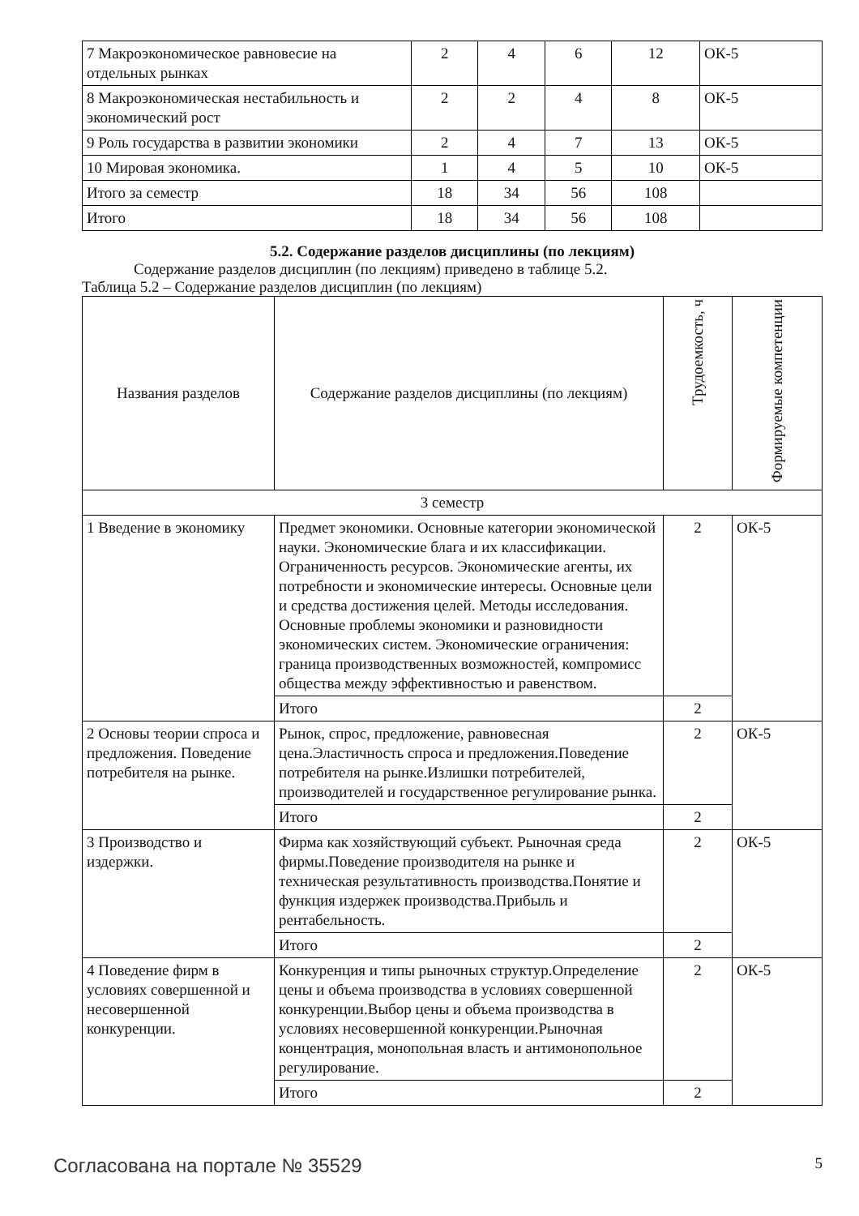| 7 Макроэкономическое равновесие на отдельных рынках | 2 | 4 | 6 | 12 | ОК-5 |
| 8 Макроэкономическая нестабильность и экономический рост | 2 | 2 | 4 | 8 | ОК-5 |
| 9 Роль государства в развитии экономики | 2 | 4 | 7 | 13 | ОК-5 |
| 10 Мировая экономика. | 1 | 4 | 5 | 10 | ОК-5 |
| Итого за семестр | 18 | 34 | 56 | 108 | |
| Итого | 18 | 34 | 56 | 108 | |
5.2. Содержание разделов дисциплины (по лекциям)
Содержание разделов дисциплин (по лекциям) приведено в таблице 5.2.
Таблица 5.2 – Содержание разделов дисциплин (по лекциям)
| Названия разделов | Содержание разделов дисциплины (по лекциям) | Трудоемкость, ч | Формируемые компетенции |
| --- | --- | --- | --- |
| 3 семестр | | | |
| 1 Введение в экономику | Предмет экономики. Основные категории экономической науки. Экономические блага и их классификации. Ограниченность ресурсов. Экономические агенты, их потребности и экономические интересы. Основные цели и средства достижения целей. Методы исследования. Основные проблемы экономики и разновидности экономических систем. Экономические ограничения: граница производственных возможностей, компромисс общества между эффективностью и равенством. | 2 | ОК-5 |
| | Итого | 2 | |
| 2 Основы теории спроса и предложения. Поведение потребителя на рынке. | Рынок, спрос, предложение, равновесная цена.Эластичность спроса и предложения.Поведение потребителя на рынке.Излишки потребителей, производителей и государственное регулирование рынка. | 2 | ОК-5 |
| | Итого | 2 | |
| 3 Производство и издержки. | Фирма как хозяйствующий субъект. Рыночная среда фирмы.Поведение производителя на рынке и техническая результативность производства.Понятие и функция издержек производства.Прибыль и рентабельность. | 2 | ОК-5 |
| | Итого | 2 | |
| 4 Поведение фирм в условиях совершенной и несовершенной конкуренции. | Конкуренция и типы рыночных структур.Определение цены и объема производства в условиях совершенной конкуренции.Выбор цены и объема производства в условиях несовершенной конкуренции.Рыночная концентрация, монопольная власть и антимонопольное регулирование. | 2 | ОК-5 |
| | Итого | 2 | |
Согласована на портале № 35529 5